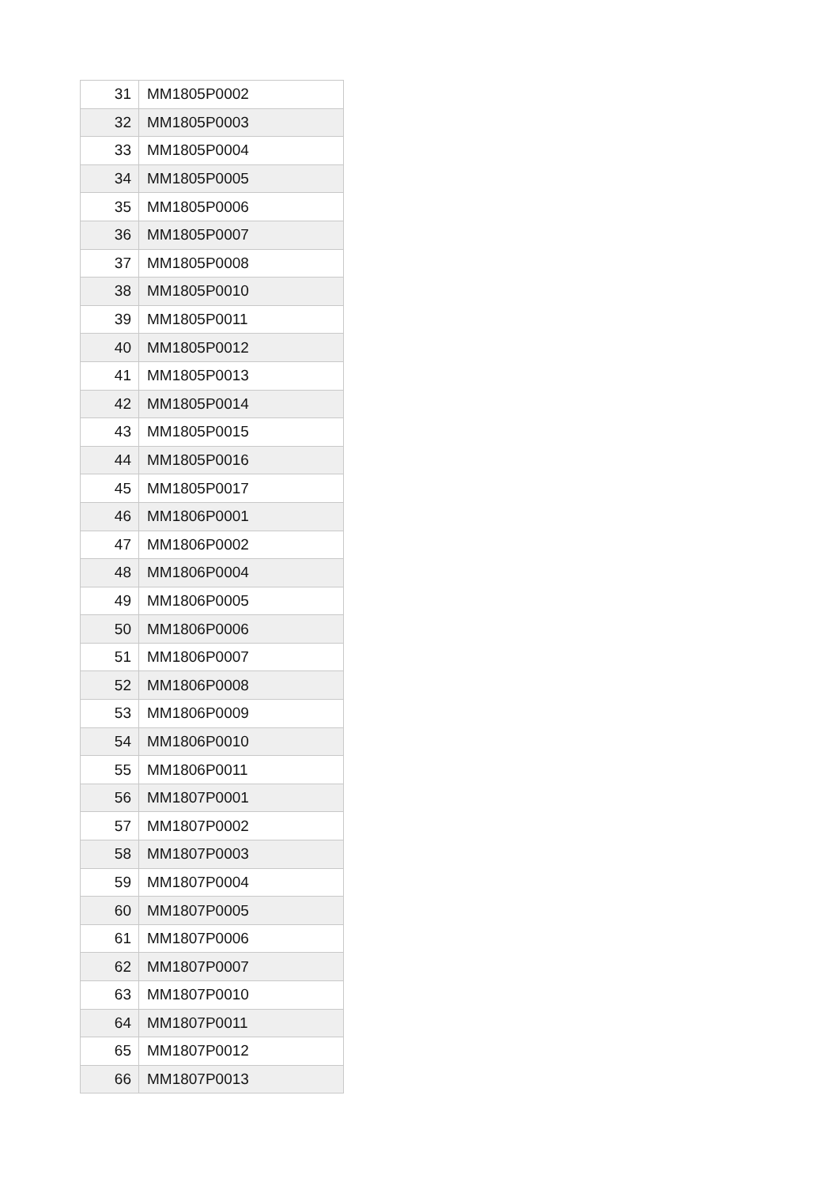| 31 | MM1805P0002 |
| 32 | MM1805P0003 |
| 33 | MM1805P0004 |
| 34 | MM1805P0005 |
| 35 | MM1805P0006 |
| 36 | MM1805P0007 |
| 37 | MM1805P0008 |
| 38 | MM1805P0010 |
| 39 | MM1805P0011 |
| 40 | MM1805P0012 |
| 41 | MM1805P0013 |
| 42 | MM1805P0014 |
| 43 | MM1805P0015 |
| 44 | MM1805P0016 |
| 45 | MM1805P0017 |
| 46 | MM1806P0001 |
| 47 | MM1806P0002 |
| 48 | MM1806P0004 |
| 49 | MM1806P0005 |
| 50 | MM1806P0006 |
| 51 | MM1806P0007 |
| 52 | MM1806P0008 |
| 53 | MM1806P0009 |
| 54 | MM1806P0010 |
| 55 | MM1806P0011 |
| 56 | MM1807P0001 |
| 57 | MM1807P0002 |
| 58 | MM1807P0003 |
| 59 | MM1807P0004 |
| 60 | MM1807P0005 |
| 61 | MM1807P0006 |
| 62 | MM1807P0007 |
| 63 | MM1807P0010 |
| 64 | MM1807P0011 |
| 65 | MM1807P0012 |
| 66 | MM1807P0013 |